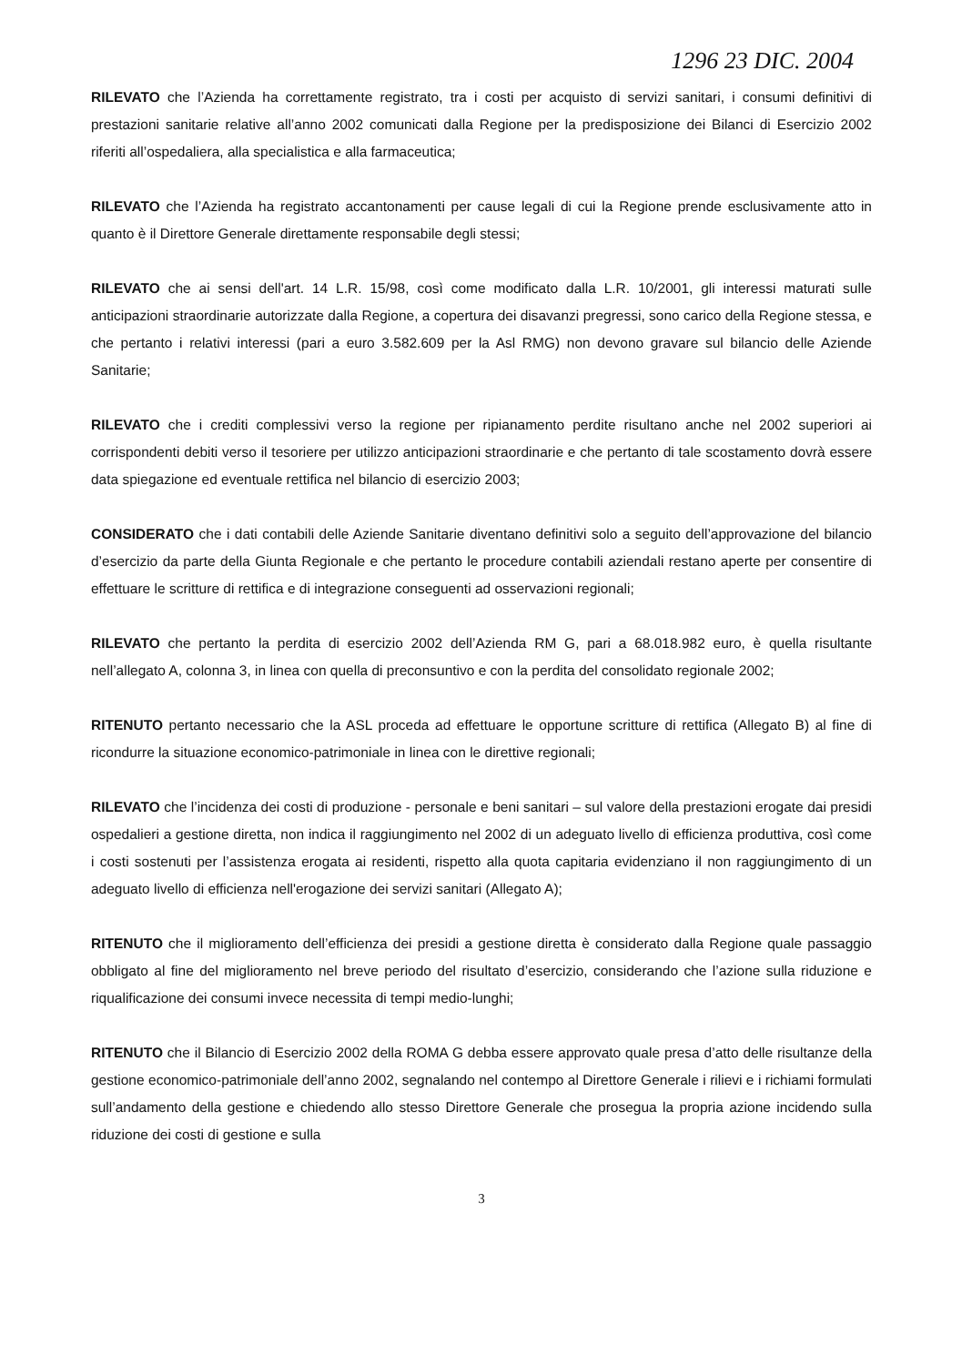1296 23 DIC. 2004
RILEVATO che l’Azienda ha correttamente registrato, tra i costi per acquisto di servizi sanitari, i consumi definitivi di prestazioni sanitarie relative all’anno 2002 comunicati dalla Regione per la predisposizione dei Bilanci di Esercizio 2002 riferiti all’ospedaliera, alla specialistica e alla farmaceutica;
RILEVATO che l’Azienda ha registrato accantonamenti per cause legali di cui la Regione prende esclusivamente atto in quanto è il Direttore Generale direttamente responsabile degli stessi;
RILEVATO che ai sensi dell'art. 14 L.R. 15/98, così come modificato dalla L.R. 10/2001, gli interessi maturati sulle anticipazioni straordinarie autorizzate dalla Regione, a copertura dei disavanzi pregressi, sono carico della Regione stessa, e che pertanto i relativi interessi (pari a euro 3.582.609 per la Asl RMG) non devono gravare sul bilancio delle Aziende Sanitarie;
RILEVATO che i crediti complessivi verso la regione per ripianamento perdite risultano anche nel 2002 superiori ai corrispondenti debiti verso il tesoriere per utilizzo anticipazioni straordinarie e che pertanto di tale scostamento dovrà essere data spiegazione ed eventuale rettifica nel bilancio di esercizio 2003;
CONSIDERATO che i dati contabili delle Aziende Sanitarie diventano definitivi solo a seguito dell’approvazione del bilancio d’esercizio da parte della Giunta Regionale e che pertanto le procedure contabili aziendali restano aperte per consentire di effettuare le scritture di rettifica e di integrazione conseguenti ad osservazioni regionali;
RILEVATO che pertanto la perdita di esercizio 2002 dell’Azienda RM G, pari a 68.018.982 euro, è quella risultante nell’allegato A, colonna 3, in linea con quella di preconsuntivo e con la perdita del consolidato regionale 2002;
RITENUTO pertanto necessario che la ASL proceda ad effettuare le opportune scritture di rettifica (Allegato B) al fine di ricondurre la situazione economico-patrimoniale in linea con le direttive regionali;
RILEVATO che l’incidenza dei costi di produzione - personale e beni sanitari – sul valore della prestazioni erogate dai presidi ospedalieri a gestione diretta, non indica il raggiungimento nel 2002 di un adeguato livello di efficienza produttiva, così come i costi sostenuti per l’assistenza erogata ai residenti, rispetto alla quota capitaria evidenziano il non raggiungimento di un adeguato livello di efficienza nell'erogazione dei servizi sanitari (Allegato A);
RITENUTO che il miglioramento dell’efficienza dei presidi a gestione diretta è considerato dalla Regione quale passaggio obbligato al fine del miglioramento nel breve periodo del risultato d’esercizio, considerando che l’azione sulla riduzione e riqualificazione dei consumi invece necessita di tempi medio-lunghi;
RITENUTO che il Bilancio di Esercizio 2002 della ROMA G debba essere approvato quale presa d’atto delle risultanze della gestione economico-patrimoniale dell’anno 2002, segnalando nel contempo al Direttore Generale i rilievi e i richiami formulati sull’andamento della gestione e chiedendo allo stesso Direttore Generale che prosegua la propria azione incidendo sulla riduzione dei costi di gestione e sulla
3